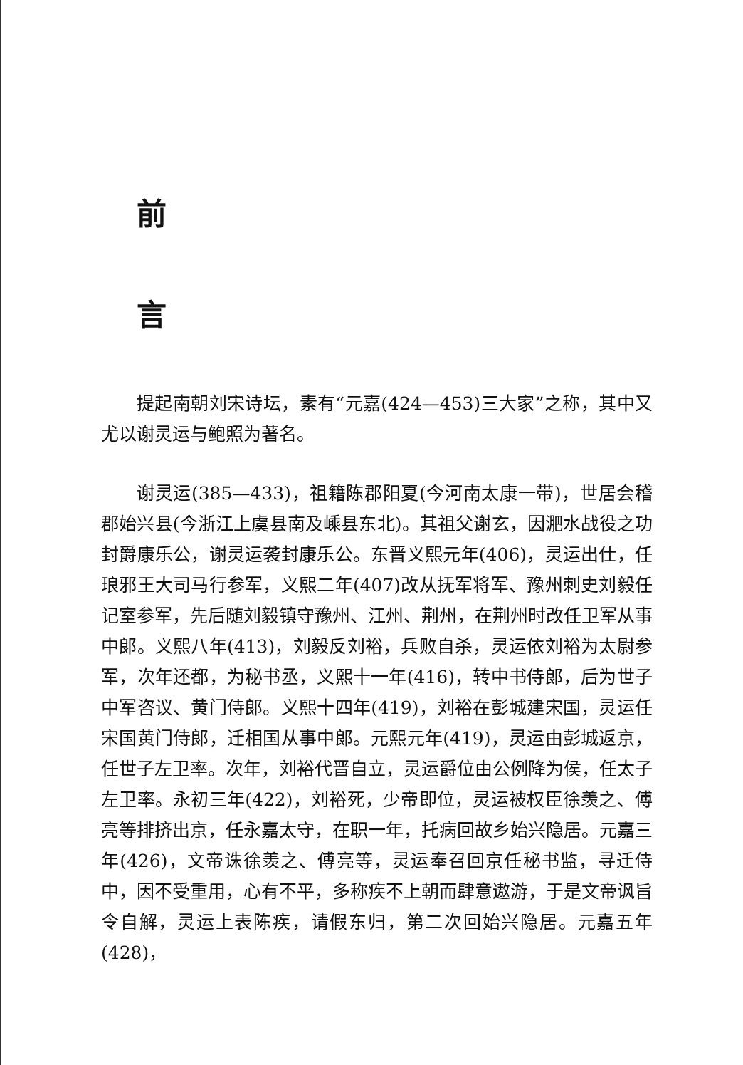前
言
提起南朝刘宋诗坛，素有“元嘉(424—453)三大家”之称，其中又尤以谢灵运与鲍照为著名。
谢灵运(385—433)，祖籍陈郡阳夏(今河南太康一带)，世居会稽郡始兴县(今浙江上虞县南及嵊县东北)。其祖父谢玄，因淝水战役之功封爵康乐公，谢灵运袭封康乐公。东晋义熙元年(406)，灵运出仕，任琅邪王大司马行参军，义熙二年(407)改从抚军将军、豫州刺史刘毅任记室参军，先后随刘毅镇守豫州、江州、荆州，在荆州时改任卫军从事中郎。义熙八年(413)，刘毅反刘裕，兵败自杀，灵运依刘裕为太尉参军，次年还都，为秘书丞，义熙十一年(416)，转中书侍郎，后为世子中军咨议、黄门侍郎。义熙十四年(419)，刘裕在彭城建宋国，灵运任宋国黄门侍郎，迁相国从事中郎。元熙元年(419)，灵运由彭城返京，任世子左卫率。次年，刘裕代晋自立，灵运爵位由公例降为侯，任太子左卫率。永初三年(422)，刘裕死，少帝即位，灵运被权臣徐羡之、傅亮等排挤出京，任永嘉太守，在职一年，托病回故乡始兴隐居。元嘉三年(426)，文帝诛徐羡之、傅亮等，灵运奉召回京任秘书监，寻迁侍中，因不受重用，心有不平，多称疾不上朝而肆意遨游，于是文帝讽旨令自解，灵运上表陈疾，请假东归，第二次回始兴隐居。元嘉五年(428)，